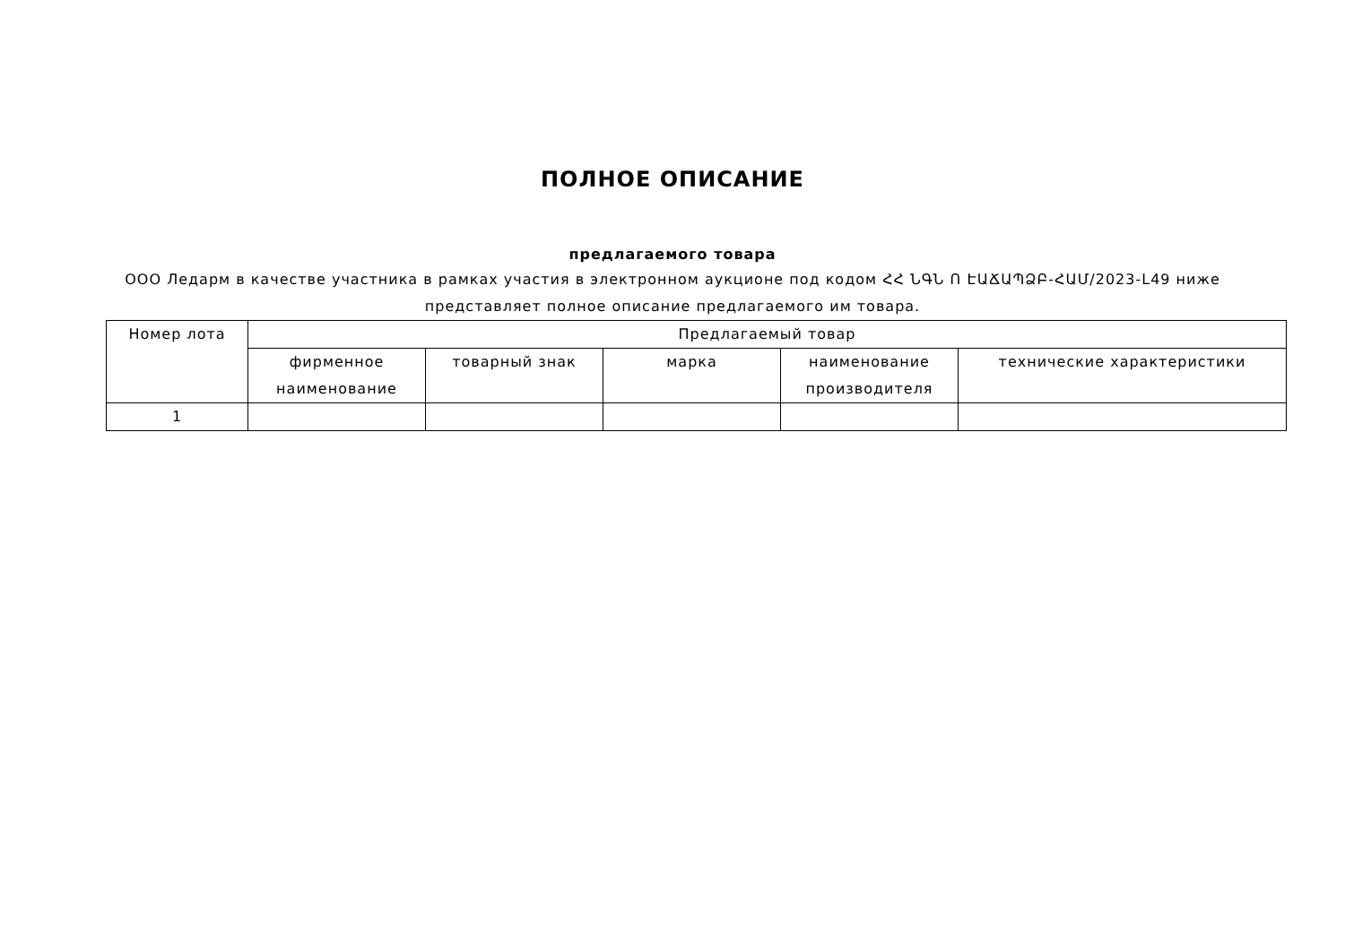ПОЛНОЕ ОПИСАНИЕ
предлагаемого товара
ООО Ледарм в качестве участника в рамках участия в электронном аукционе под кодом ՀՀ ՆԳՆ Ո ԷԱՃԱՊՁԲ-ՀԱՄ/2023-L49 ниже представляет полное описание предлагаемого им товара.
| Номер лота | Предлагаемый товар | | | | |
| --- | --- | --- | --- | --- | --- |
| | фирменное наименование | товарный знак | марка | наименование производителя | технические характеристики |
| 1 | | | | | |